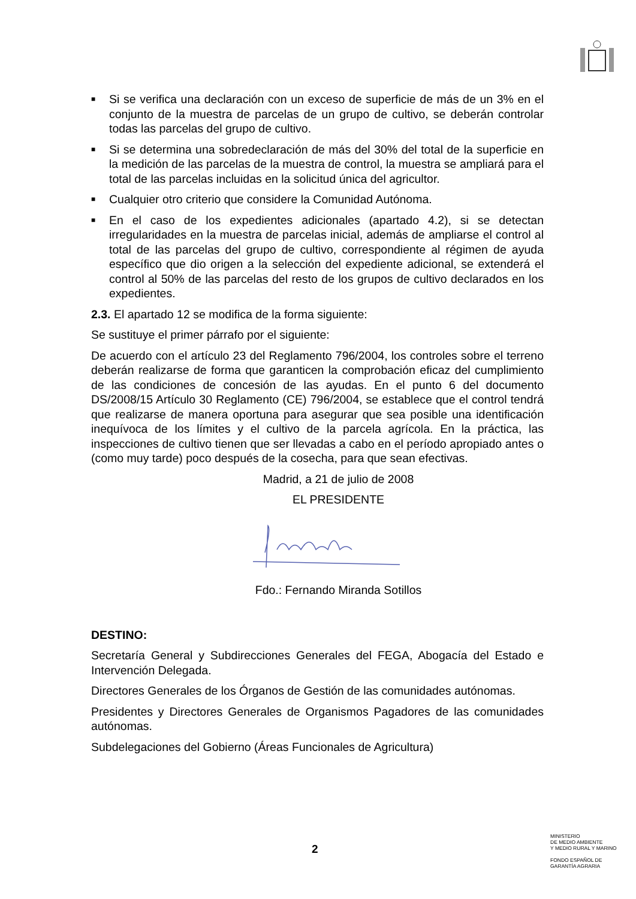■ Si se verifica una declaración con un exceso de superficie de más de un 3% en el conjunto de la muestra de parcelas de un grupo de cultivo, se deberán controlar todas las parcelas del grupo de cultivo.
■ Si se determina una sobredeclaración de más del 30% del total de la superficie en la medición de las parcelas de la muestra de control, la muestra se ampliará para el total de las parcelas incluidas en la solicitud única del agricultor.
■ Cualquier otro criterio que considere la Comunidad Autónoma.
■ En el caso de los expedientes adicionales (apartado 4.2), si se detectan irregularidades en la muestra de parcelas inicial, además de ampliarse el control al total de las parcelas del grupo de cultivo, correspondiente al régimen de ayuda específico que dio origen a la selección del expediente adicional, se extenderá el control al 50% de las parcelas del resto de los grupos de cultivo declarados en los expedientes.
2.3. El apartado 12 se modifica de la forma siguiente:
Se sustituye el primer párrafo por el siguiente:
De acuerdo con el artículo 23 del Reglamento 796/2004, los controles sobre el terreno deberán realizarse de forma que garanticen la comprobación eficaz del cumplimiento de las condiciones de concesión de las ayudas. En el punto 6 del documento DS/2008/15 Artículo 30 Reglamento (CE) 796/2004, se establece que el control tendrá que realizarse de manera oportuna para asegurar que sea posible una identificación inequívoca de los límites y el cultivo de la parcela agrícola. En la práctica, las inspecciones de cultivo tienen que ser llevadas a cabo en el período apropiado antes o (como muy tarde) poco después de la cosecha, para que sean efectivas.
Madrid, a 21 de julio de 2008
EL PRESIDENTE
Fdo.: Fernando Miranda Sotillos
DESTINO:
Secretaría General y Subdirecciones Generales del FEGA, Abogacía del Estado e Intervención Delegada.
Directores Generales de los Órganos de Gestión de las comunidades autónomas.
Presidentes y Directores Generales de Organismos Pagadores de las comunidades autónomas.
Subdelegaciones del Gobierno (Áreas Funcionales de Agricultura)
2
MINISTERIO
DE MEDIO AMBIENTE
Y MEDIO RURAL Y MARINO
FONDO ESPAÑOL DE
GARANTÍA AGRARIA